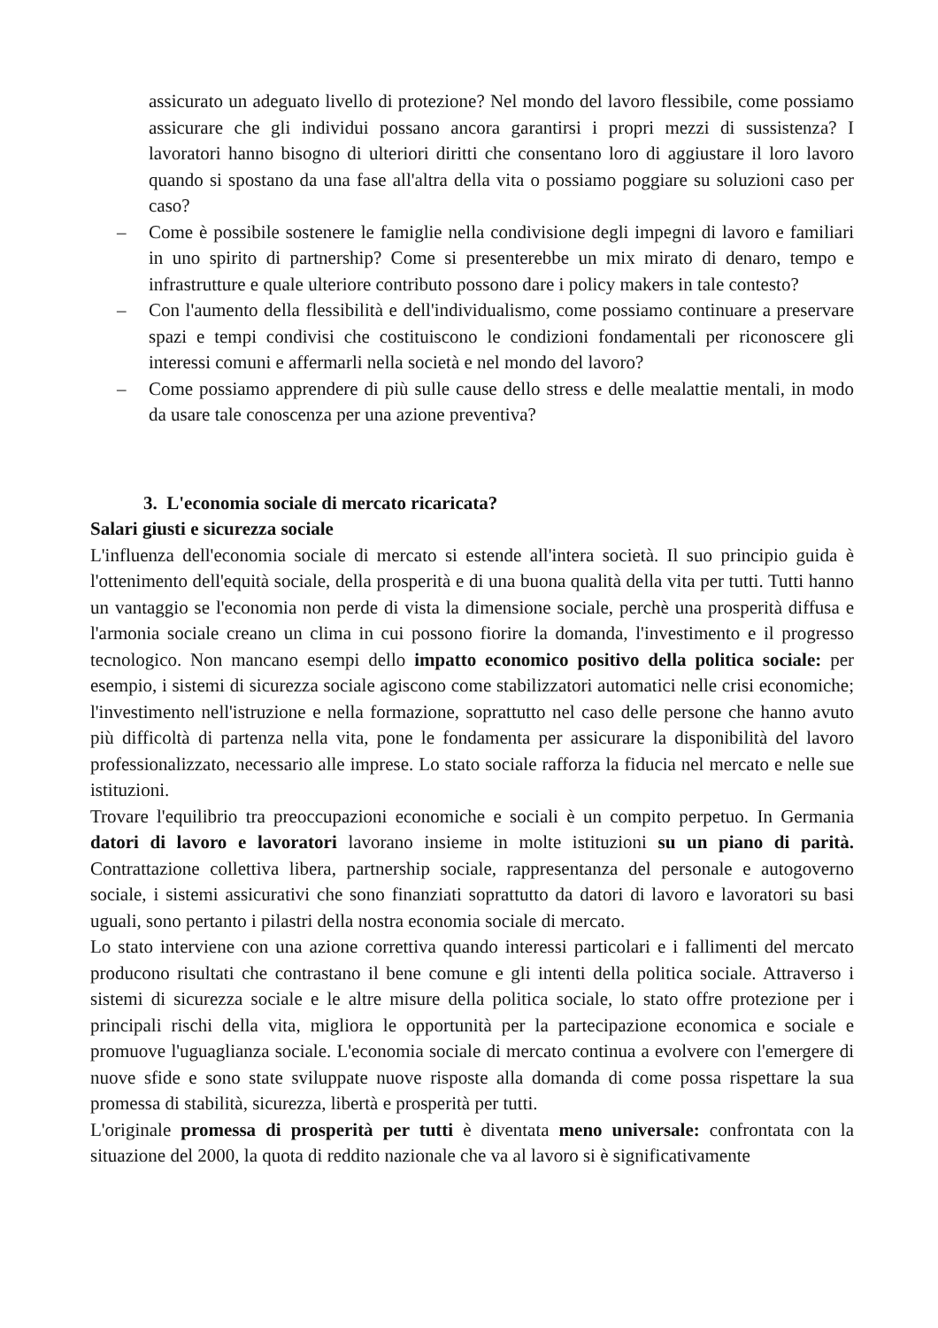assicurato un adeguato livello di protezione? Nel mondo del lavoro flessibile, come possiamo assicurare che gli individui possano ancora garantirsi i propri mezzi di sussistenza? I lavoratori hanno bisogno di ulteriori diritti che consentano loro di aggiustare il loro lavoro quando si spostano da una fase all'altra della vita o possiamo poggiare su soluzioni caso per caso?
– Come è possibile sostenere le famiglie nella condivisione degli impegni di lavoro e familiari in uno spirito di partnership? Come si presenterebbe un mix mirato di denaro, tempo e infrastrutture e quale ulteriore contributo possono dare i policy makers in tale contesto?
– Con l'aumento della flessibilità e dell'individualismo, come possiamo continuare a preservare spazi e tempi condivisi che costituiscono le condizioni fondamentali per riconoscere gli interessi comuni e affermarli nella società e nel mondo del lavoro?
– Come possiamo apprendere di più sulle cause dello stress e delle mealattie mentali, in modo da usare tale conoscenza per una azione preventiva?
3. L'economia sociale di mercato ricaricata?
Salari giusti e sicurezza sociale
L'influenza dell'economia sociale di mercato si estende all'intera società. Il suo principio guida è l'ottenimento dell'equità sociale, della prosperità e di una buona qualità della vita per tutti. Tutti hanno un vantaggio se l'economia non perde di vista la dimensione sociale, perchè una prosperità diffusa e l'armonia sociale creano un clima in cui possono fiorire la domanda, l'investimento e il progresso tecnologico. Non mancano esempi dello impatto economico positivo della politica sociale: per esempio, i sistemi di sicurezza sociale agiscono come stabilizzatori automatici nelle crisi economiche; l'investimento nell'istruzione e nella formazione, soprattutto nel caso delle persone che hanno avuto più difficoltà di partenza nella vita, pone le fondamenta per assicurare la disponibilità del lavoro professionalizzato, necessario alle imprese. Lo stato sociale rafforza la fiducia nel mercato e nelle sue istituzioni.
Trovare l'equilibrio tra preoccupazioni economiche e sociali è un compito perpetuo. In Germania datori di lavoro e lavoratori lavorano insieme in molte istituzioni su un piano di parità. Contrattazione collettiva libera, partnership sociale, rappresentanza del personale e autogoverno sociale, i sistemi assicurativi che sono finanziati soprattutto da datori di lavoro e lavoratori su basi uguali, sono pertanto i pilastri della nostra economia sociale di mercato.
Lo stato interviene con una azione correttiva quando interessi particolari e i fallimenti del mercato producono risultati che contrastano il bene comune e gli intenti della politica sociale. Attraverso i sistemi di sicurezza sociale e le altre misure della politica sociale, lo stato offre protezione per i principali rischi della vita, migliora le opportunità per la partecipazione economica e sociale e promuove l'uguaglianza sociale. L'economia sociale di mercato continua a evolvere con l'emergere di nuove sfide e sono state sviluppate nuove risposte alla domanda di come possa rispettare la sua promessa di stabilità, sicurezza, libertà e prosperità per tutti.
L'originale promessa di prosperità per tutti è diventata meno universale: confrontata con la situazione del 2000, la quota di reddito nazionale che va al lavoro si è significativamente